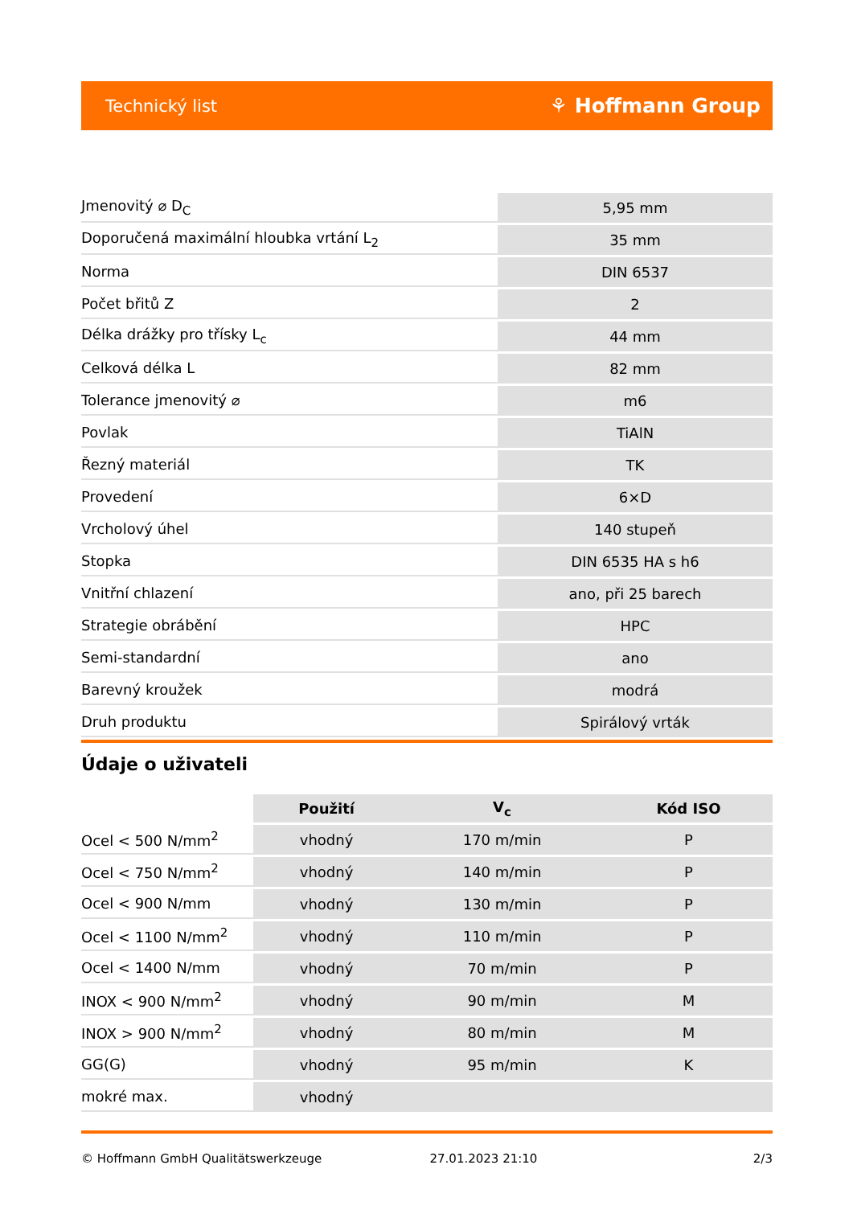Technický list ⚘ Hoffmann Group
| Jmenovitý ⌀ D<sub>C</sub> | 5,95 mm |
| Doporučená maximální hloubka vrtání L<sub>2</sub> | 35 mm |
| Norma | DIN 6537 |
| Počet břitů Z | 2 |
| Délka drážky pro třísky L<sub>c</sub> | 44 mm |
| Celková délka L | 82 mm |
| Tolerance jmenovitý ⌀ | m6 |
| Povlak | TiAlN |
| Řezný materiál | TK |
| Provedení | 6×D |
| Vrcholový úhel | 140 stupeň |
| Stopka | DIN 6535 HA s h6 |
| Vnitřní chlazení | ano, při 25 barech |
| Strategie obrábění | HPC |
| Semi-standardní | ano |
| Barevný kroužek | modrá |
| Druh produktu | Spirálový vrták |
Údaje o uživateli
| | Použití | V<sub>c</sub> | Kód ISO |
| --- | --- | --- | --- |
| Ocel < 500 N/mm<sup>2</sup> | vhodný | 170 m/min | P |
| Ocel < 750 N/mm<sup>2</sup> | vhodný | 140 m/min | P |
| Ocel < 900 N/mm | vhodný | 130 m/min | P |
| Ocel < 1100 N/mm<sup>2</sup> | vhodný | 110 m/min | P |
| Ocel < 1400 N/mm | vhodný | 70 m/min | P |
| INOX < 900 N/mm<sup>2</sup> | vhodný | 90 m/min | M |
| INOX > 900 N/mm<sup>2</sup> | vhodný | 80 m/min | M |
| GG(G) | vhodný | 95 m/min | K |
| mokré max. | vhodný | | |
© Hoffmann GmbH Qualitätswerkzeuge 27.01.2023 21:10 2/3